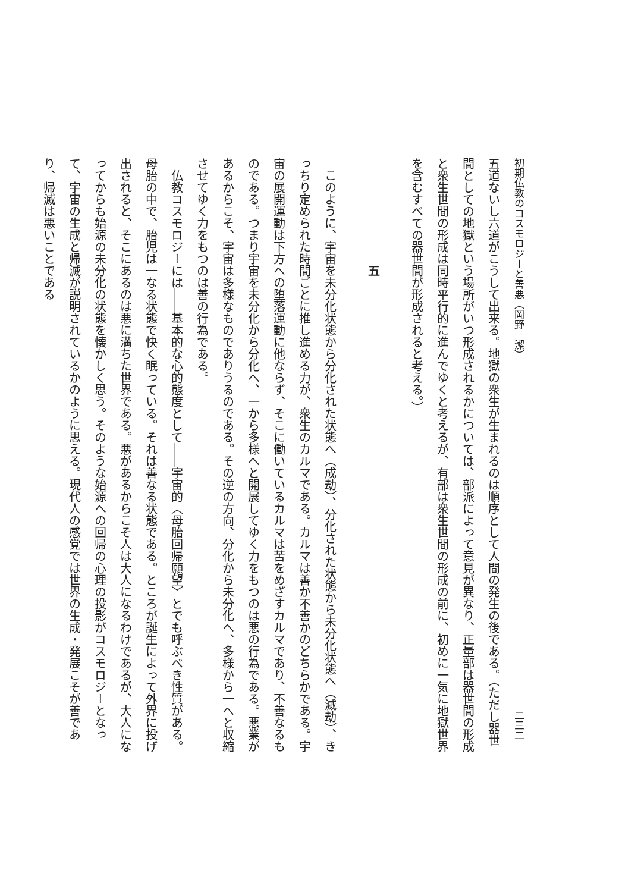初期仏教のコスモロジーと善悪（岡野　潔） 二三二
五道ないし六道がこうして出来る。地獄の衆生が生まれるのは順序として人間の発生の後である。（ただし器世間としての地獄という場所がいつ形成されるかについては、部派によって意見が異なり、正量部は器世間の形成と衆生世間の形成は同時平行的に進んでゆくと考えるが、有部は衆生世間の形成の前に、初めに一気に地獄世界を含むすべての器世間が形成されると考える。）
五
　このように、宇宙を未分化状態から分化された状態へ（成劫）、分化された状態から未分化状態へ（滅劫）、きっちり定められた時間ごとに推し進める力が、衆生のカルマである。カルマは善か不善かのどちらかである。宇宙の展開運動は下方への堕落運動に他ならず、そこに働いているカルマは苦をめざすカルマであり、不善なるものである。つまり宇宙を未分化から分化へ、一から多様へと開展してゆく力をもつのは悪の行為である。悪業があるからこそ、宇宙は多様なものでありうるのである。その逆の方向、分化から未分化へ、多様から一へと収縮させてゆく力をもつのは善の行為である。
　仏教コスモロジーには――基本的な心的態度として――宇宙的〈母胎回帰願望〉とでも呼ぶべき性質がある。母胎の中で、胎児は一なる状態で快く眠っている。それは善なる状態である。ところが誕生によって外界に投げ出されると、そこにあるのは悪に満ちた世界である。悪があるからこそ人は大人になるわけであるが、大人になってからも始源の未分化の状態を懐かしく思う。そのような始源への回帰の心理の投影がコスモロジーとなって、宇宙の生成と帰滅が説明されているかのように思える。現代人の感覚では世界の生成・発展こそが善であり、帰滅は悪いことである